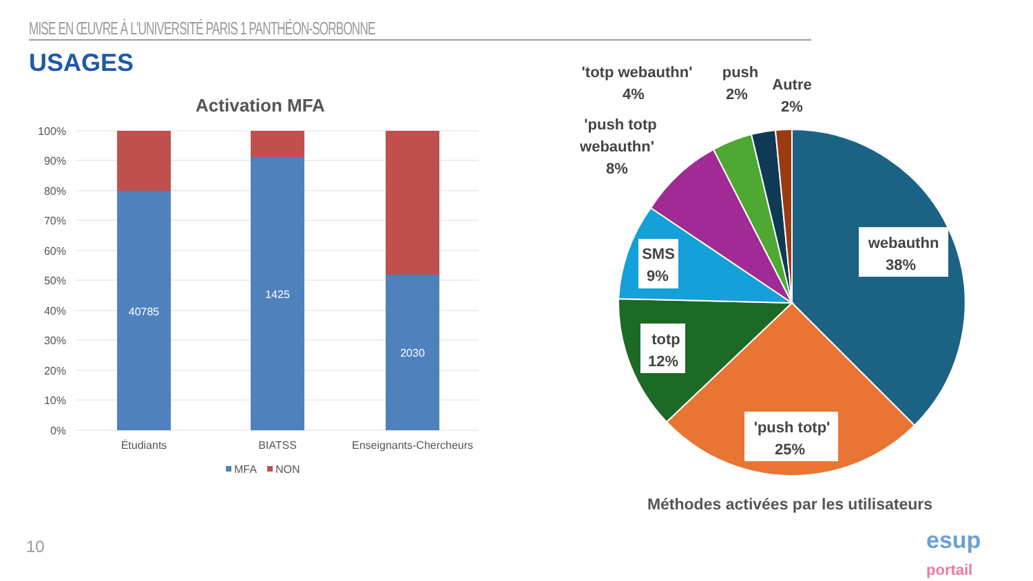MISE EN ŒUVRE À L'UNIVERSITÉ PARIS 1 PANTHÉON-SORBONNE
USAGES
Activation MFA
100%
90%
80%
70%
60%
50%
40%
30%
20%
10%
0%
40785
1425
2030
Étudiants
BIATSS
Enseignants-Chercheurs
MFA
NON
webauthn
38%
'push totp'
25%
totp
12%
SMS
9%
'push totp
webauthn'
8%
'totp webauthn'
4%
push
2%
Autre
2%
Méthodes activées par les utilisateurs
10
esup
portail